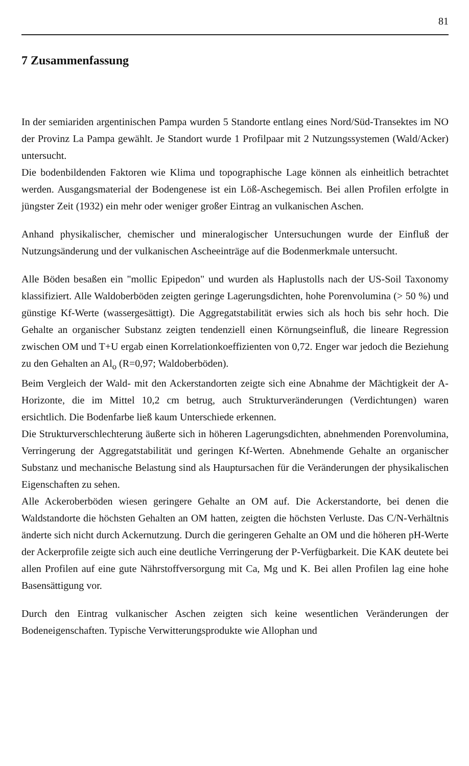81
7 Zusammenfassung
In der semiariden argentinischen Pampa wurden 5 Standorte entlang eines Nord/Süd-Transektes im NO der Provinz La Pampa gewählt. Je Standort wurde 1 Profilpaar mit 2 Nutzungssystemen (Wald/Acker) untersucht.
Die bodenbildenden Faktoren wie Klima und topographische Lage können als einheitlich betrachtet werden. Ausgangsmaterial der Bodengenese ist ein Löß-Aschegemisch. Bei allen Profilen erfolgte in jüngster Zeit (1932) ein mehr oder weniger großer Eintrag an vulkanischen Aschen.
Anhand physikalischer, chemischer und mineralogischer Untersuchungen wurde der Einfluß der Nutzungsänderung und der vulkanischen Ascheeinträge auf die Bodenmerkmale untersucht.
Alle Böden besaßen ein "mollic Epipedon" und wurden als Haplustolls nach der US-Soil Taxonomy klassifiziert. Alle Waldoberböden zeigten geringe Lagerungsdichten, hohe Porenvolumina (> 50 %) und günstige Kf-Werte (wassergesättigt). Die Aggregatstabilität erwies sich als hoch bis sehr hoch. Die Gehalte an organischer Substanz zeigten tendenziell einen Körnungseinfluß, die lineare Regression zwischen OM und T+U ergab einen Korrelationkoeffizienten von 0,72. Enger war jedoch die Beziehung zu den Gehalten an Al<sub>o</sub> (R=0,97; Waldoberböden).
Beim Vergleich der Wald- mit den Ackerstandorten zeigte sich eine Abnahme der Mächtigkeit der A-Horizonte, die im Mittel 10,2 cm betrug, auch Strukturveränderungen (Verdichtungen) waren ersichtlich. Die Bodenfarbe ließ kaum Unterschiede erkennen.
Die Strukturverschlechterung äußerte sich in höheren Lagerungsdichten, abnehmenden Porenvolumina, Verringerung der Aggregatstabilität und geringen Kf-Werten. Abnehmende Gehalte an organischer Substanz und mechanische Belastung sind als Hauptursachen für die Veränderungen der physikalischen Eigenschaften zu sehen.
Alle Ackeroberböden wiesen geringere Gehalte an OM auf. Die Ackerstandorte, bei denen die Waldstandorte die höchsten Gehalten an OM hatten, zeigten die höchsten Verluste. Das C/N-Verhältnis änderte sich nicht durch Ackernutzung. Durch die geringeren Gehalte an OM und die höheren pH-Werte der Ackerprofile zeigte sich auch eine deutliche Verringerung der P-Verfügbarkeit. Die KAK deutete bei allen Profilen auf eine gute Nährstoffversorgung mit Ca, Mg und K. Bei allen Profilen lag eine hohe Basensättigung vor.
Durch den Eintrag vulkanischer Aschen zeigten sich keine wesentlichen Veränderungen der Bodeneigenschaften. Typische Verwitterungsprodukte wie Allophan und